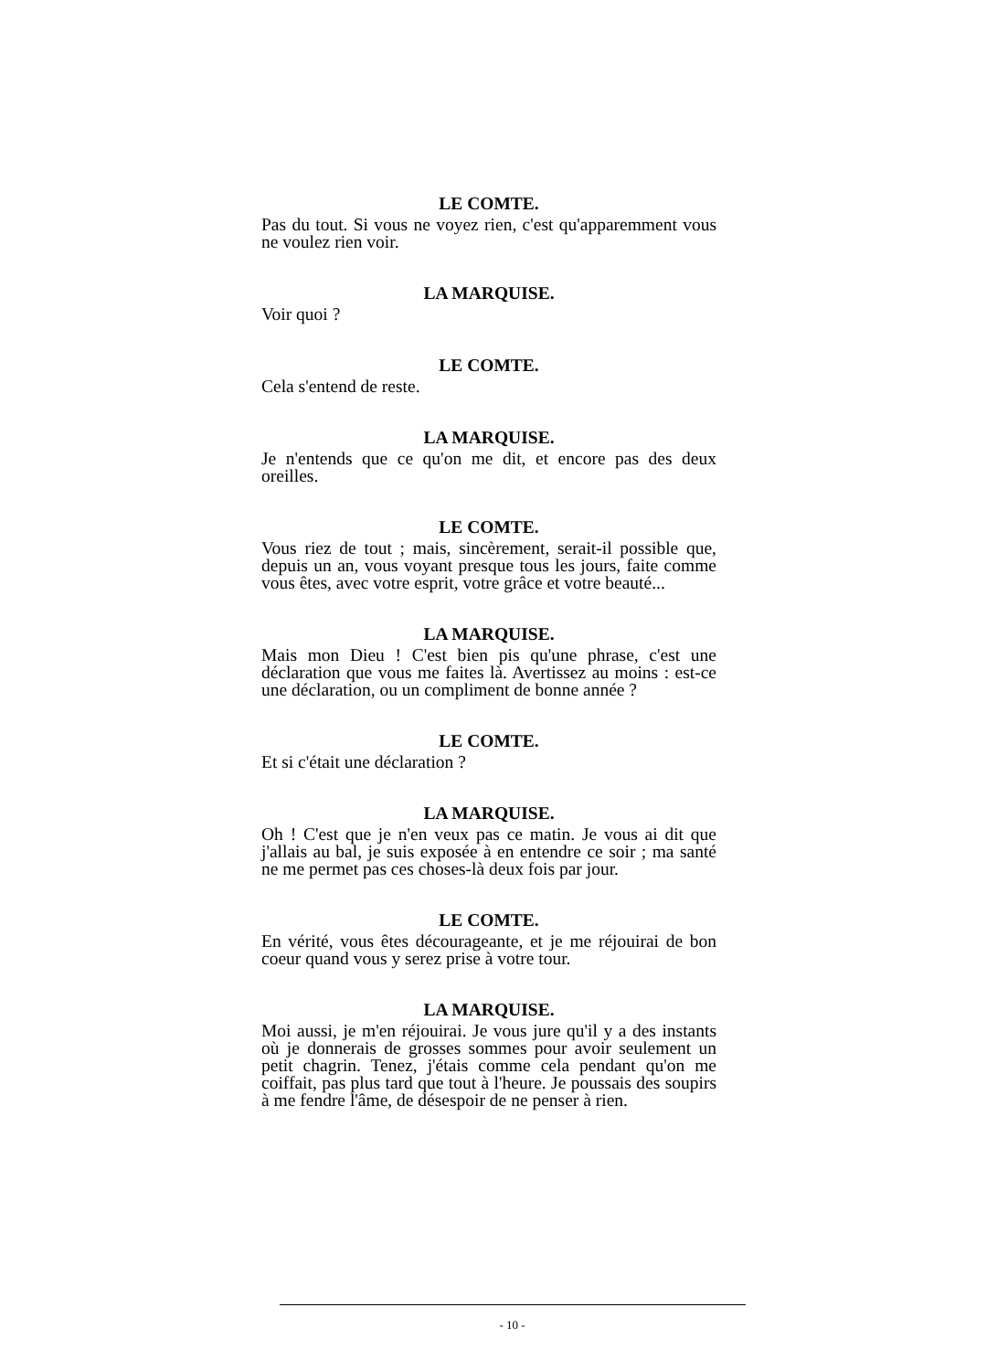LE COMTE.
Pas du tout. Si vous ne voyez rien, c'est qu'apparemment vous ne voulez rien voir.
LA MARQUISE.
Voir quoi ?
LE COMTE.
Cela s'entend de reste.
LA MARQUISE.
Je n'entends que ce qu'on me dit, et encore pas des deux oreilles.
LE COMTE.
Vous riez de tout ; mais, sincèrement, serait-il possible que, depuis un an, vous voyant presque tous les jours, faite comme vous êtes, avec votre esprit, votre grâce et votre beauté...
LA MARQUISE.
Mais mon Dieu ! C'est bien pis qu'une phrase, c'est une déclaration que vous me faites là. Avertissez au moins : est-ce une déclaration, ou un compliment de bonne année ?
LE COMTE.
Et si c'était une déclaration ?
LA MARQUISE.
Oh ! C'est que je n'en veux pas ce matin. Je vous ai dit que j'allais au bal, je suis exposée à en entendre ce soir ; ma santé ne me permet pas ces choses-là deux fois par jour.
LE COMTE.
En vérité, vous êtes décourageante, et je me réjouirai de bon coeur quand vous y serez prise à votre tour.
LA MARQUISE.
Moi aussi, je m'en réjouirai. Je vous jure qu'il y a des instants où je donnerais de grosses sommes pour avoir seulement un petit chagrin. Tenez, j'étais comme cela pendant qu'on me coiffait, pas plus tard que tout à l'heure. Je poussais des soupirs à me fendre l'âme, de désespoir de ne penser à rien.
- 10 -